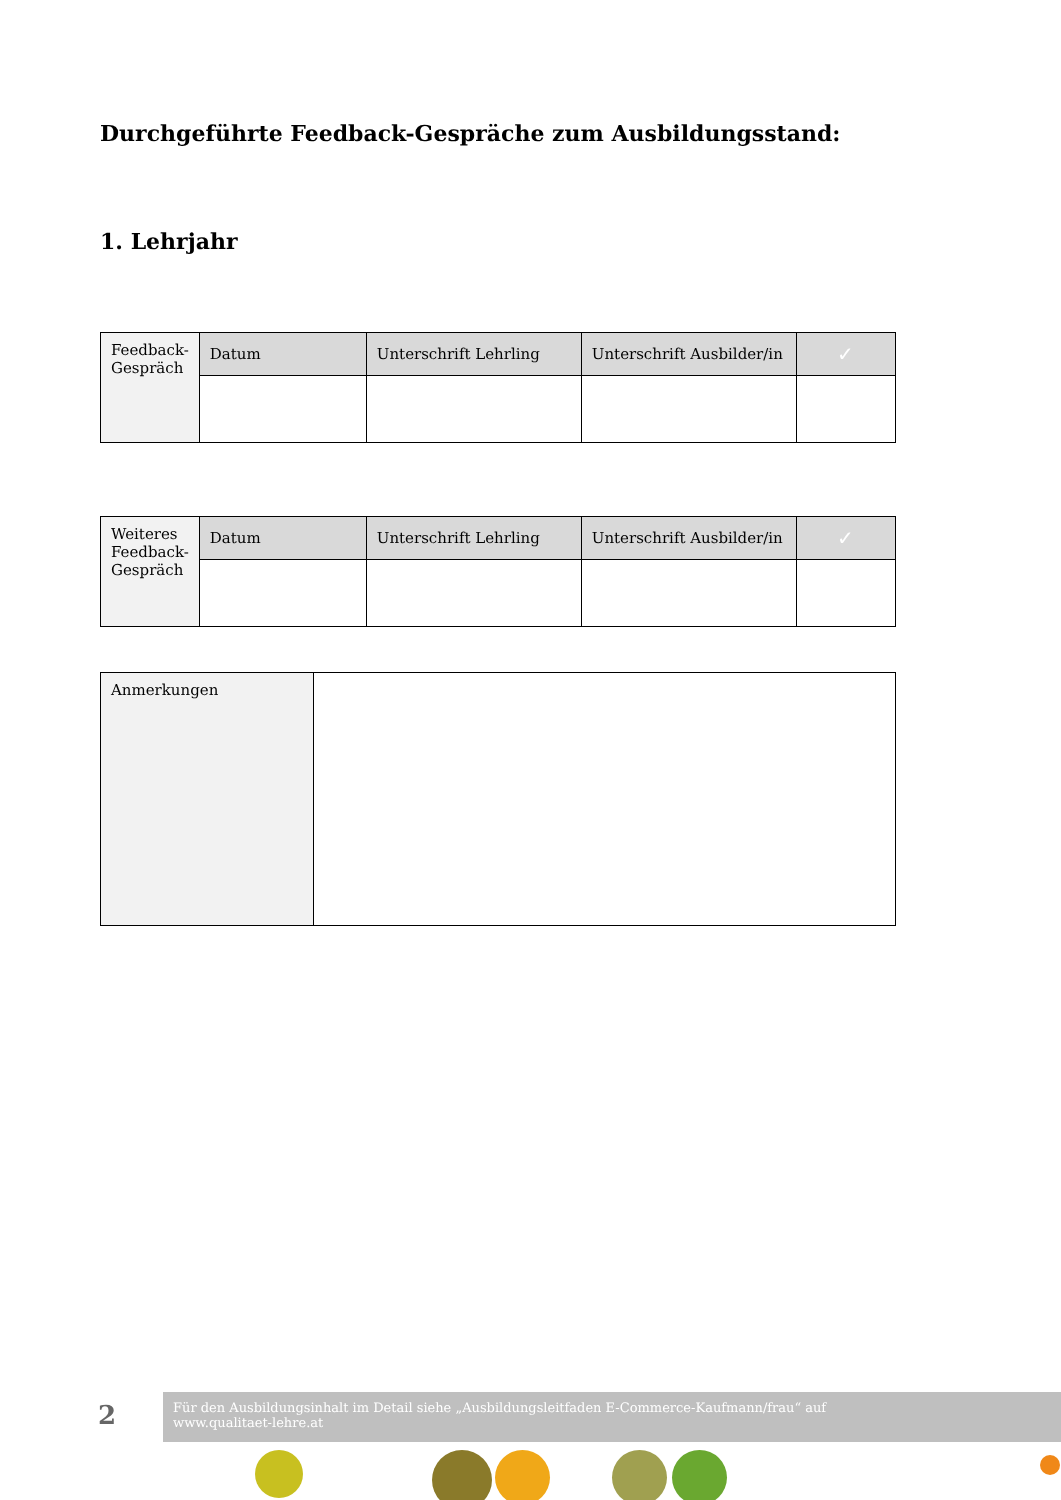Durchgeführte Feedback-Gespräche zum Ausbildungsstand:
1. Lehrjahr
| Feedback-Gespräch | Datum | Unterschrift Lehrling | Unterschrift Ausbilder/in | ✓ |
| Weiteres Feedback-Gespräch | Datum | Unterschrift Lehrling | Unterschrift Ausbilder/in | ✓ |
| Anmerkungen | |
2
Für den Ausbildungsinhalt im Detail siehe „Ausbildungsleitfaden E-Commerce-Kaufmann/frau“ auf
www.qualitaet-lehre.at